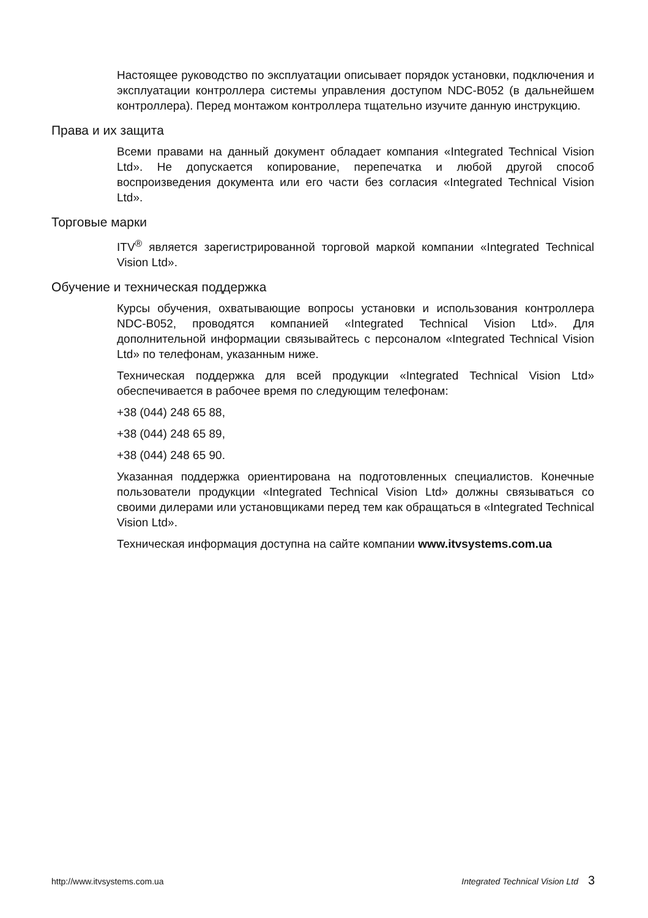Настоящее руководство по эксплуатации описывает порядок установки, подключения и эксплуатации контроллера системы управления доступом NDC-B052 (в дальнейшем контроллера). Перед монтажом контроллера тщательно изучите данную инструкцию.
Права и их защита
Всеми правами на данный документ обладает компания «Integrated Technical Vision Ltd». Не допускается копирование, перепечатка и любой другой способ воспроизведения документа или его части без согласия «Integrated Technical Vision Ltd».
Торговые марки
ITV<sup>®</sup> является зарегистрированной торговой маркой компании «Integrated Technical Vision Ltd».
Обучение и техническая поддержка
Курсы обучения, охватывающие вопросы установки и использования контроллера NDC-B052, проводятся компанией «Integrated Technical Vision Ltd». Для дополнительной информации связывайтесь с персоналом «Integrated Technical Vision Ltd» по телефонам, указанным ниже.
Техническая поддержка для всей продукции «Integrated Technical Vision Ltd» обеспечивается в рабочее время по следующим телефонам:
+38 (044) 248 65 88,
+38 (044) 248 65 89,
+38 (044) 248 65 90.
Указанная поддержка ориентирована на подготовленных специалистов. Конечные пользователи продукции «Integrated Technical Vision Ltd» должны связываться со своими дилерами или установщиками перед тем как обращаться в «Integrated Technical Vision Ltd».
Техническая информация доступна на сайте компании www.itvsystems.com.ua
http://www.itvsystems.com.ua Integrated Technical Vision Ltd 3